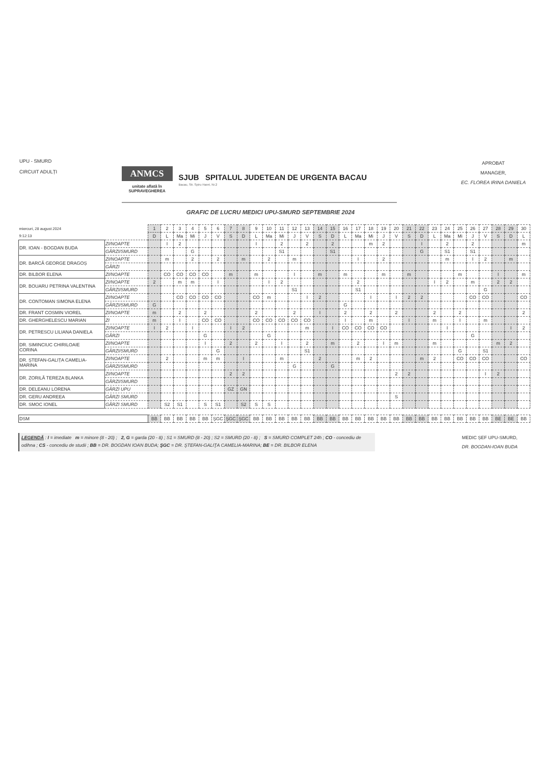UPU - SMURD
CIRCUIT ADULȚI
ANMCS
unitate aflată în
SUPRAVEGHEREA
SJUB SPITALUL JUDETEAN DE URGENTA BACAU
Bacau, Str. Spiru Haret, Nr.2
APROBAT
MANAGER,
EC. FLOREA IRINA DANIELA
GRAFIC DE LUCRU MEDICI UPU-SMURD SEPTEMBRIE 2024
| miercuri, 28 august 2024 | | 1 | 2 | 3 | 4 | 5 | 6 | 7 | 8 | 9 | 10 | 11 | 12 | 13 | 14 | 15 | 16 | 17 | 18 | 19 | 20 | 21 | 22 | 23 | 24 | 25 | 26 | 27 | 28 | 29 | 30 |
| 9:12:13 | | D | L | Ma | Mi | J | V | S | D | L | Ma | Mi | J | V | S | D | L | Ma | Mi | J | V | S | D | L | Ma | Mi | J | V | S | D | L |
| DR. IOAN - BOGDAN BUDA | ZI/NOAPTE | | I | 2 | | | | | | I | | 2 | | 2 | | 2 | | | m | 2 | | | I | | 2 | | 2 | | | | m |
| | GĂRZI/SMURD | | | | G | | | | | | | S1 | | | | S1 | | | | | | | G | | S1 | | S1 | | | | |
| DR. BARCĂ GEORGE DRAGOȘ | ZI/NOAPTE | | m | | 2 | | 2 | | m | | 2 | | m | | | | | I | | 2 | | | | | m | | I | 2 | | m | |
| | GĂRZI | | | | | | | | | | | | | | | | | | | | | | | | | | | | | | |
| DR. BILBOR ELENA | ZI/NOAPTE | | CO | CO | CO | CO | | m | | m | | | I | | m | | m | | | m | | m | | | | m | | | I | | m |
| DR. BOUARU PETRINA VALENTINA | ZI/NOAPTE | 2 | | m | m | | I | | | | I | 2 | | | | | | 2 | | | | | | I | 2 | | m | | 2 | 2 | |
| | GĂRZI/SMURD | | | | | | | | | | | | S1 | | | | | S1 | | | | | | | | | | G | | | |
| DR. CONTOMAN SIMONA ELENA | ZI/NOAPTE | | | CO | CO | CO | CO | | | CO | m | | | I | 2 | | | | I | | I | 2 | 2 | | | | CO | CO | | | CO |
| | GĂRZI/SMURD | G | | | | | | | | | | | | | | | G | | | | | | | | | | | | | | |
| DR. FRANT COSMIN VIOREL | ZI/NOAPTE | m | | 2 | | 2 | | | | 2 | | | 2 | | I | | 2 | | 2 | | 2 | | | 2 | | 2 | | | | | 2 |
| DR. GHERGHELESCU MARIAN | ZI | m | | I | | CO | CO | | | CO | CO | CO | CO | CO | | | I | | m | | | I | | m | | I | | m | | | |
| DR. PETRESCU LILIANA DANIELA | ZI/NOAPTE | I | 2 | | I | | | I | 2 | | | | | m | | I | CO | CO | CO | CO | | | | | I | | | | | I | 2 |
| | GĂRZI | | | | | G | | | | | G | | | | | | | | | | | | | | | | G | | | | |
| DR. SIMINCIUC CHIRILOAIE CORINA | ZI/NOAPTE | | | | | I | | 2 | | 2 | | I | | 2 | | m | | 2 | | I | m | | | m | | | | | m | 2 | |
| | GĂRZI/SMURD | | | | | | G | | | | | | | S1 | | | | | | | | | | | | G | | S1 | | | |
| DR. ȘTEFAN-GALIȚA CAMELIA- MARINA | ZI/NOAPTE | | 2 | | | m | m | | I | | | m | | | 2 | | | m | 2 | | | | m | 2 | | CO | CO | CO | | | CO |
| | GĂRZI/SMURD | | | | | | | | | | | | G | | | G | | | | | | | | | | | | | | | |
| DR. ZORILĂ TEREZA BLANKA | ZI/NOAPTE | | | | | | | 2 | 2 | | | | | | | | | | | | 2 | 2 | | | | | | I | 2 | | |
| | GĂRZI/SMURD | | | | | | | | | | | | | | | | | | | | | | | | | | | | | | |
| DR. DELEANU LORENA | GĂRZI UPU | | | | | | | GZ | GN | | | | | | | | | | | | | | | | | | | | | | |
| DR. GERU ANDREEA | GĂRZI SMURD | | | | | | | | | | | | | | | | | | | | S | | | | | | | | | | |
| DR. SMOC IONEL | GĂRZI SMURD | | S2 | S1 | | S | S1 | | S2 | S | S | | | | | | | | | | | | | | | | | | | | |
| DSM | | BB | BB | BB | BB | BB | ŞGC | ŞGC | ŞGC | BB | BB | BB | BB | BB | BB | BB | BB | BB | BB | BB | BB | BB | BB | BB | BB | BB | BB | BB | BE | BE | BB |
LEGENDĂ : I = imediate m = minore (8 - 20) ; 2, G = garda (20 - 8) ; S1 = SMURD (8 - 20) ; S2 = SMURD (20 - 8) ; S = SMURD COMPLET 24h ; CO - concediu de odihna ; CS - concediu de studii ; BB = DR. BOGDAN IOAN BUDA; ŞGC = DR. ŞTEFAN-GALIŢA CAMELIA-MARINA; BE = DR. BILBOR ELENA
MEDIC ȘEF UPU-SMURD,
DR. BOGDAN-IOAN BUDA